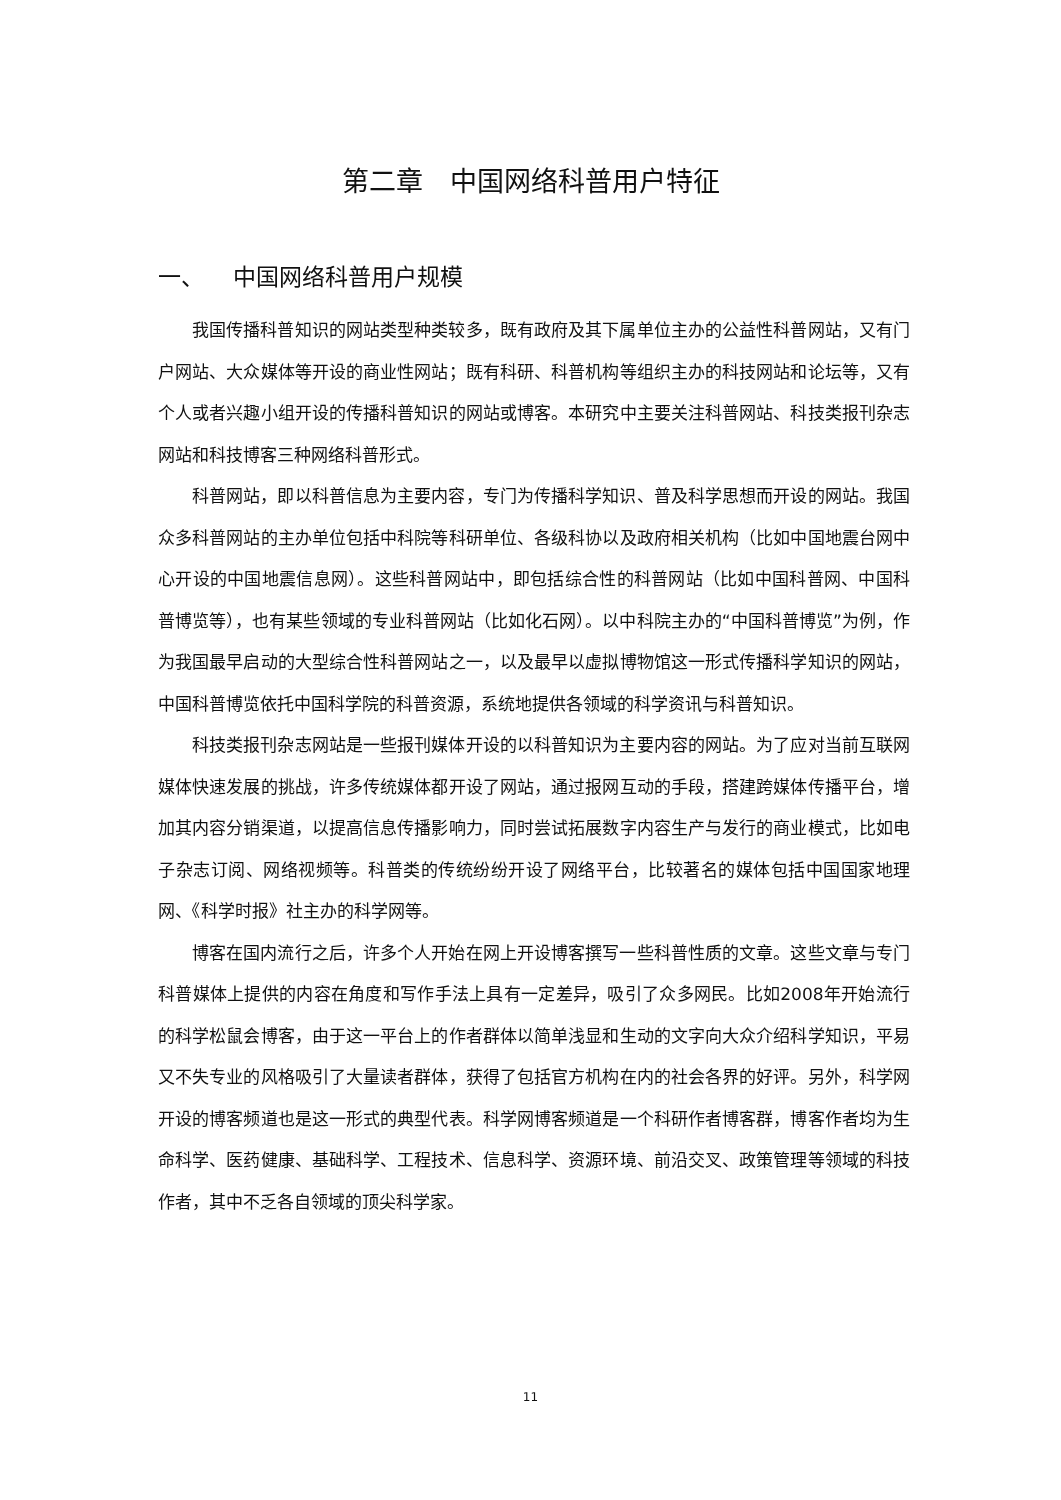第二章　中国网络科普用户特征
一、 中国网络科普用户规模
我国传播科普知识的网站类型种类较多，既有政府及其下属单位主办的公益性科普网站，又有门户网站、大众媒体等开设的商业性网站；既有科研、科普机构等组织主办的科技网站和论坛等，又有个人或者兴趣小组开设的传播科普知识的网站或博客。本研究中主要关注科普网站、科技类报刊杂志网站和科技博客三种网络科普形式。
科普网站，即以科普信息为主要内容，专门为传播科学知识、普及科学思想而开设的网站。我国众多科普网站的主办单位包括中科院等科研单位、各级科协以及政府相关机构（比如中国地震台网中心开设的中国地震信息网）。这些科普网站中，即包括综合性的科普网站（比如中国科普网、中国科普博览等），也有某些领域的专业科普网站（比如化石网）。以中科院主办的“中国科普博览”为例，作为我国最早启动的大型综合性科普网站之一，以及最早以虚拟博物馆这一形式传播科学知识的网站，中国科普博览依托中国科学院的科普资源，系统地提供各领域的科学资讯与科普知识。
科技类报刊杂志网站是一些报刊媒体开设的以科普知识为主要内容的网站。为了应对当前互联网媒体快速发展的挑战，许多传统媒体都开设了网站，通过报网互动的手段，搭建跨媒体传播平台，增加其内容分销渠道，以提高信息传播影响力，同时尝试拓展数字内容生产与发行的商业模式，比如电子杂志订阅、网络视频等。科普类的传统纷纷开设了网络平台，比较著名的媒体包括中国国家地理网、《科学时报》社主办的科学网等。
博客在国内流行之后，许多个人开始在网上开设博客撰写一些科普性质的文章。这些文章与专门科普媒体上提供的内容在角度和写作手法上具有一定差异，吸引了众多网民。比如2008年开始流行的科学松鼠会博客，由于这一平台上的作者群体以简单浅显和生动的文字向大众介绍科学知识，平易又不失专业的风格吸引了大量读者群体，获得了包括官方机构在内的社会各界的好评。另外，科学网开设的博客频道也是这一形式的典型代表。科学网博客频道是一个科研作者博客群，博客作者均为生命科学、医药健康、基础科学、工程技术、信息科学、资源环境、前沿交叉、政策管理等领域的科技作者，其中不乏各自领域的顶尖科学家。
11